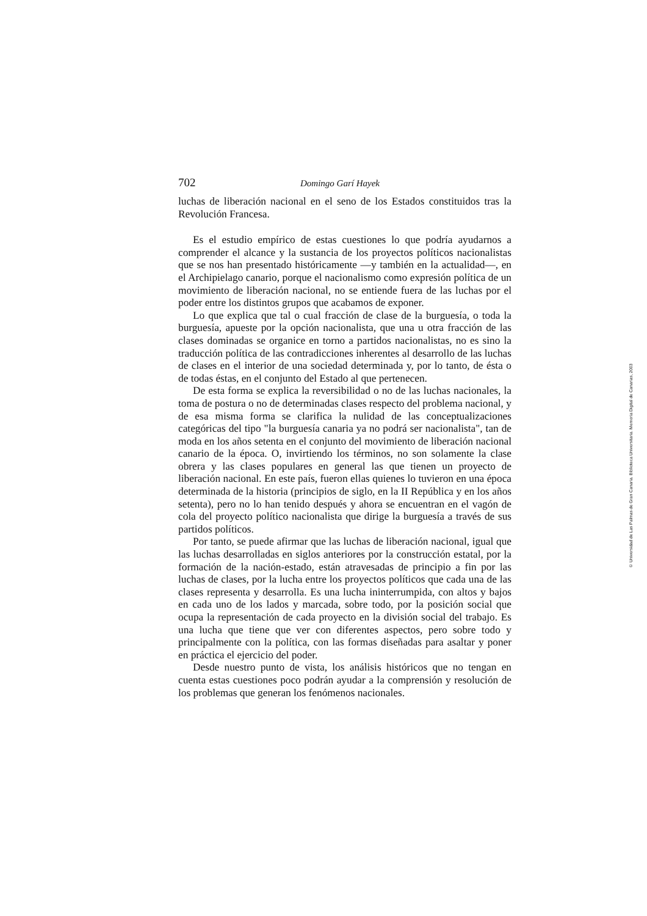702 Domingo Garí Hayek
luchas de liberación nacional en el seno de los Estados constituidos tras la Revolución Francesa.
Es el estudio empírico de estas cuestiones lo que podría ayudarnos a comprender el alcance y la sustancia de los proyectos políticos nacionalistas que se nos han presentado históricamente —y también en la actualidad—, en el Archipielago canario, porque el nacionalismo como expresión política de un movimiento de liberación nacional, no se entiende fuera de las luchas por el poder entre los distintos grupos que acabamos de exponer.
Lo que explica que tal o cual fracción de clase de la burguesía, o toda la burguesía, apueste por la opción nacionalista, que una u otra fracción de las clases dominadas se organice en torno a partidos nacionalistas, no es sino la traducción política de las contradicciones inherentes al desarrollo de las luchas de clases en el interior de una sociedad determinada y, por lo tanto, de ésta o de todas éstas, en el conjunto del Estado al que pertenecen.
De esta forma se explica la reversibilidad o no de las luchas nacionales, la toma de postura o no de determinadas clases respecto del problema nacional, y de esa misma forma se clarifica la nulidad de las conceptualizaciones categóricas del tipo "la burguesía canaria ya no podrá ser nacionalista", tan de moda en los años setenta en el conjunto del movimiento de liberación nacional canario de la época. O, invirtiendo los términos, no son solamente la clase obrera y las clases populares en general las que tienen un proyecto de liberación nacional. En este país, fueron ellas quienes lo tuvieron en una época determinada de la historia (principios de siglo, en la II República y en los años setenta), pero no lo han tenido después y ahora se encuentran en el vagón de cola del proyecto político nacionalista que dirige la burguesía a través de sus partidos políticos.
Por tanto, se puede afirmar que las luchas de liberación nacional, igual que las luchas desarrolladas en siglos anteriores por la construcción estatal, por la formación de la nación-estado, están atravesadas de principio a fin por las luchas de clases, por la lucha entre los proyectos políticos que cada una de las clases representa y desarrolla. Es una lucha ininterrumpida, con altos y bajos en cada uno de los lados y marcada, sobre todo, por la posición social que ocupa la representación de cada proyecto en la división social del trabajo. Es una lucha que tiene que ver con diferentes aspectos, pero sobre todo y principalmente con la política, con las formas diseñadas para asaltar y poner en práctica el ejercicio del poder.
Desde nuestro punto de vista, los análisis históricos que no tengan en cuenta estas cuestiones poco podrán ayudar a la comprensión y resolución de los problemas que generan los fenómenos nacionales.
© Universidad de Las Palmas de Gran Canaria. Biblioteca Universitaria. Memoria Digital de Canarias, 2003